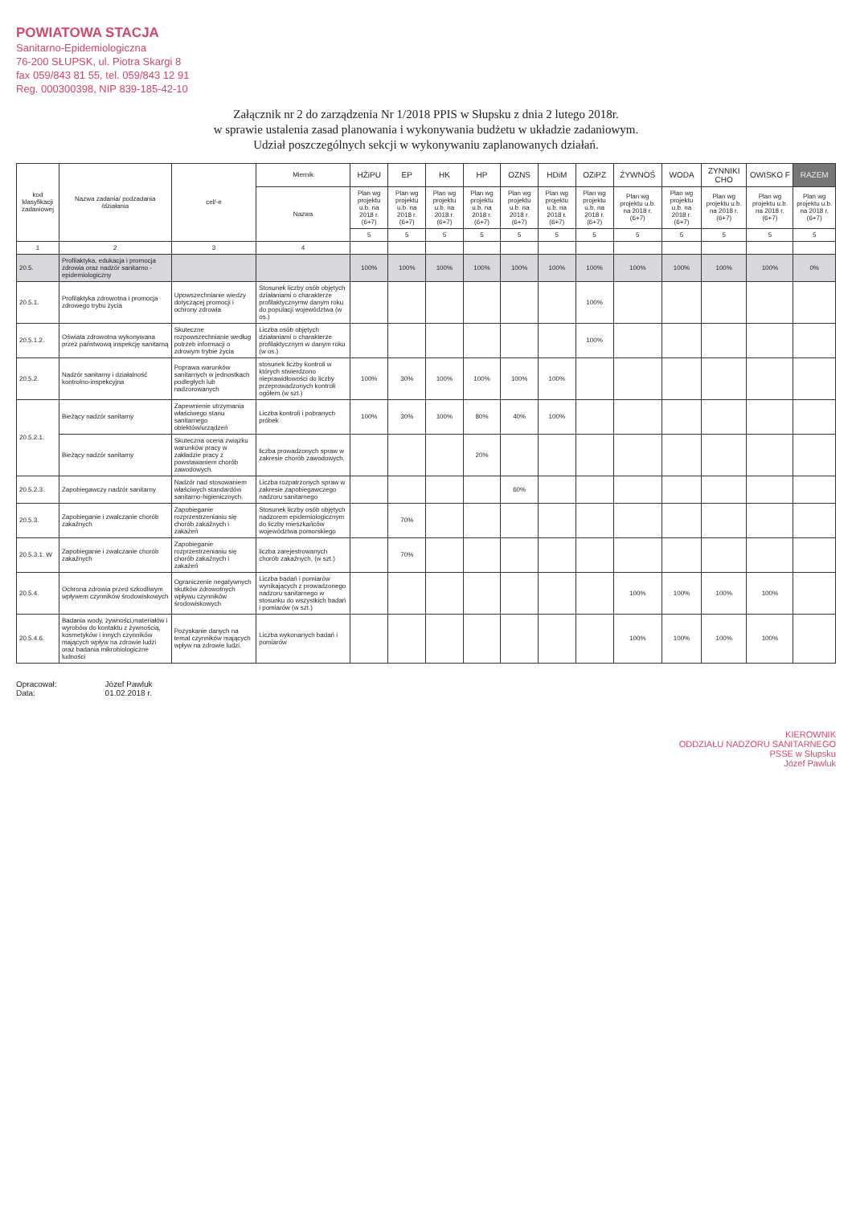POWIATOWA STACJA
Sanitarno-Epidemiologiczna
76-200 SŁUPSK, ul. Piotra Skargi 8
fax 059/843 81 55, tel. 059/843 12 91
Reg. 000300398, NIP 839-185-42-10
Załącznik nr 2 do zarządzenia Nr 1/2018 PPIS w Słupsku z dnia 2 lutego 2018r.
w sprawie ustalenia zasad planowania i wykonywania budżetu w układzie zadaniowym.
Udział poszczególnych sekcji w wykonywaniu zaplanowanych działań.
| kod klasyfikacji zadaniowej | Nazwa zadania/ podzadania /działania | cel/-e | Miernik | HŻiPU | EP | HK | HP | OZNS | HDiM | OZiPZ | ŻYWNOŚ | WODA | ZYNNIKI CHO | OWISKO F | RAZEM |
| --- | --- | --- | --- | --- | --- | --- | --- | --- | --- | --- | --- | --- | --- | --- | --- |
| | | | Nazwa | Plan wg projektu u.b. na 2018 r. (6+7) | Plan wg projektu u.b. na 2018 r. (6+7) | Plan wg projektu u.b. na 2018 r. (6+7) | Plan wg projektu u.b. na 2018 r. (6+7) | Plan wg projektu u.b. na 2018 r. (6+7) | Plan wg projektu u.b. na 2018 r. (6+7) | Plan wg projektu u.b. na 2018 r. (6+7) | Plan wg projektu u.b. na 2018 r. (6+7) | Plan wg projektu u.b. na 2018 r. (6+7) | Plan wg projektu u.b. na 2018 r. (6+7) | Plan wg projektu u.b. na 2018 r. (6+7) | Plan wg projektu u.b. na 2018 r. (6+7) |
| | | | | 5 | 5 | 5 | 5 | 5 | 5 | 5 | 5 | 5 | 5 | 5 | 5 |
| 1 | 2 | 3 | 4 | | | | | | | | | | | | |
| 20.5. | Profilaktyka, edukacja i promocja zdrowia oraz nadzór sanitarno - epidemiologiczny | | | 100% | 100% | 100% | 100% | 100% | 100% | 100% | 100% | 100% | 100% | 100% | 0% |
| 20.5.1. | Profilaktyka zdrowotna i promocja zdrowego trybu życia | Upowszechnianie wiedzy dotyczącej promocji i ochrony zdrowia | Stosunek liczby osób objętych działaniami o charakterze profilaktycznymw danym roku do populacji województwa (w os.) | | | | | | | 100% | | | | | |
| 20.5.1.2. | Oświata zdrowotna wykonywana przez państwową inspekcję sanitarną | Skuteczne rozpowszechnianie według potrzeb informacji o zdrowym trybie życia | Liczba osób objętych działaniami o charakterze profilaktycznym w danym roku (w os.) | | | | | | | 100% | | | | | |
| 20.5.2. | Nadzór sanitarny i działalność kontrolno-inspekcyjna | Poprawa warunków sanitarnych w jednostkach podległych lub nadzorowanych | stosunek liczby kontroli w których stwierdzono nieprawidłowości do liczby przeprowadzonych kontroli ogółem.(w szt.) | 100% | 30% | 100% | 100% | 100% | 100% | | | | | | |
| 20.5.2.1. | Bieżący nadzór sanitarny | Zapewnienie utrzymania właściwego stanu sanitarnego obiektów/urządzeń | Liczba kontroli i pobranych próbek | 100% | 30% | 100% | 80% | 40% | 100% | | | | | | |
| | Bieżący nadzór sanitarny | Skuteczna ocena związku warunków pracy w zakładzie pracy z powstawaniem chorób zawodowych. | liczba prowadzonych spraw w zakresie chorób zawodowych, | | | | 20% | | | | | | | | |
| 20.5.2.3. | Zapobiegawczy nadzór sanitarny | Nadzór nad stosowaniem właściwych standardów sanitarno-higienicznych. | Liczba rozpatrzonych spraw w zakresie zapobiegawczego nadzoru sanitarnego | | | | | 60% | | | | | | | |
| 20.5.3. | Zapobieganie i zwalczanie chorób zakaźnych | Zapobieganie rozprzestrzenianiu się chorób zakaźnych i zakażeń | Stosunek liczby osób objętych nadzorem epidemiologicznym do liczby mieszkańców województwa pomorskiego | | 70% | | | | | | | | | | |
| 20.5.3.1. W | Zapobieganie i zwalczanie chorób zakaźnych | Zapobieganie rozprzestrzenianiu się chorób zakaźnych i zakażeń | liczba zarejestrowanych chorób zakaźnych, (w szt.) | | 70% | | | | | | | | | | |
| 20.5.4. | Ochrona zdrowia przed szkodliwym wpływem czynników środowiskowych | Ograniczenie negatywnych skutków zdrowotnych wpływu czynników środowiskowych | Liczba badań i pomiarów wynikających z prowadzonego nadzoru sanitarnego w stosunku do wszystkich badań i pomiarów (w szt.) | | | | | | | | 100% | 100% | 100% | 100% | |
| 20.5.4.6. | Badania wody, żywności,materiałów i wyrobów do kontaktu z żywnością, kosmetyków i innych czynników mających wpływ na zdrowie ludzi oraz badania mikrobiologiczne ludności | Pozyskanie danych na temat czynników mających wpływ na zdrowie ludzi. | Liczba wykonanych badań i pomiarów | | | | | | | | 100% | 100% | 100% | 100% | |
Opracował:
Data:
Józef Pawluk
01.02.2018 r.
KIEROWNIK
ODDZIAŁU NADZORU SANITARNEGO
PSSE w Słupsku
Józef Pawluk